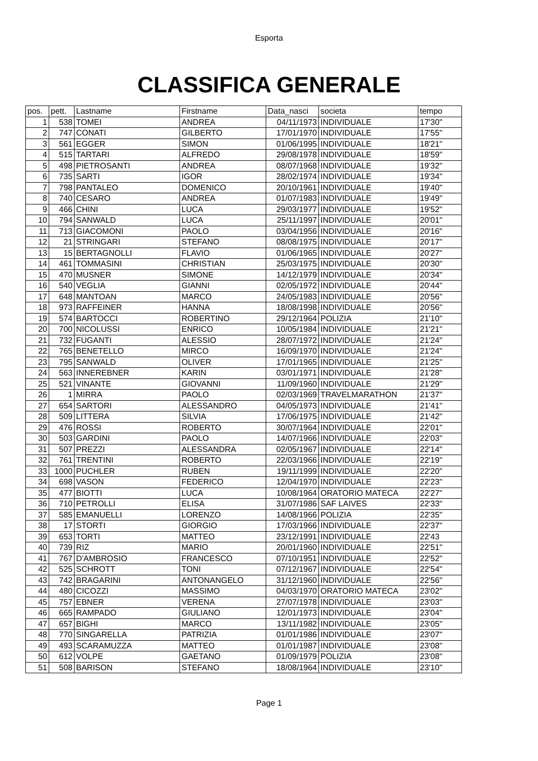Esporta
CLASSIFICA GENERALE
| pos. | pett. | Lastname | Firstname | Data_nasci | societa | tempo |
| --- | --- | --- | --- | --- | --- | --- |
| 1 | 538 | TOMEI | ANDREA | 04/11/1973 | INDIVIDUALE | 17'30" |
| 2 | 747 | CONATI | GILBERTO | 17/01/1970 | INDIVIDUALE | 17'55" |
| 3 | 561 | EGGER | SIMON | 01/06/1995 | INDIVIDUALE | 18'21" |
| 4 | 515 | TARTARI | ALFREDO | 29/08/1978 | INDIVIDUALE | 18'59" |
| 5 | 498 | PIETROSANTI | ANDREA | 08/07/1968 | INDIVIDUALE | 19'32" |
| 6 | 735 | SARTI | IGOR | 28/02/1974 | INDIVIDUALE | 19'34" |
| 7 | 798 | PANTALEO | DOMENICO | 20/10/1961 | INDIVIDUALE | 19'40" |
| 8 | 740 | CESARO | ANDREA | 01/07/1983 | INDIVIDUALE | 19'49" |
| 9 | 466 | CHINI | LUCA | 29/03/1977 | INDIVIDUALE | 19'52" |
| 10 | 794 | SANWALD | LUCA | 25/11/1997 | INDIVIDUALE | 20'01" |
| 11 | 713 | GIACOMONI | PAOLO | 03/04/1956 | INDIVIDUALE | 20'16" |
| 12 | 21 | STRINGARI | STEFANO | 08/08/1975 | INDIVIDUALE | 20'17" |
| 13 | 15 | BERTAGNOLLI | FLAVIO | 01/06/1965 | INDIVIDUALE | 20'27" |
| 14 | 461 | TOMMASINI | CHRISTIAN | 25/03/1975 | INDIVIDUALE | 20'30" |
| 15 | 470 | MUSNER | SIMONE | 14/12/1979 | INDIVIDUALE | 20'34" |
| 16 | 540 | VEGLIA | GIANNI | 02/05/1972 | INDIVIDUALE | 20'44" |
| 17 | 648 | MANTOAN | MARCO | 24/05/1983 | INDIVIDUALE | 20'56" |
| 18 | 973 | RAFFEINER | HANNA | 18/08/1998 | INDIVIDUALE | 20'56" |
| 19 | 574 | BARTOCCI | ROBERTINO | 29/12/1964 | POLIZIA | 21'10" |
| 20 | 700 | NICOLUSSI | ENRICO | 10/05/1984 | INDIVIDUALE | 21'21" |
| 21 | 732 | FUGANTI | ALESSIO | 28/07/1972 | INDIVIDUALE | 21'24" |
| 22 | 765 | BENETELLO | MIRCO | 16/09/1970 | INDIVIDUALE | 21'24" |
| 23 | 795 | SANWALD | OLIVER | 17/01/1965 | INDIVIDUALE | 21'25" |
| 24 | 563 | INNEREBNER | KARIN | 03/01/1971 | INDIVIDUALE | 21'28" |
| 25 | 521 | VINANTE | GIOVANNI | 11/09/1960 | INDIVIDUALE | 21'29" |
| 26 | 1 | MIRRA | PAOLO | 02/03/1969 | TRAVELMARATHON | 21'37" |
| 27 | 654 | SARTORI | ALESSANDRO | 04/05/1973 | INDIVIDUALE | 21'41" |
| 28 | 509 | LITTERA | SILVIA | 17/06/1975 | INDIVIDUALE | 21'42" |
| 29 | 476 | ROSSI | ROBERTO | 30/07/1964 | INDIVIDUALE | 22'01" |
| 30 | 503 | GARDINI | PAOLO | 14/07/1966 | INDIVIDUALE | 22'03" |
| 31 | 507 | PREZZI | ALESSANDRA | 02/05/1967 | INDIVIDUALE | 22'14" |
| 32 | 761 | TRENTINI | ROBERTO | 22/03/1966 | INDIVIDUALE | 22'19" |
| 33 | 1000 | PUCHLER | RUBEN | 19/11/1999 | INDIVIDUALE | 22'20" |
| 34 | 698 | VASON | FEDERICO | 12/04/1970 | INDIVIDUALE | 22'23" |
| 35 | 477 | BIOTTI | LUCA | 10/08/1964 | ORATORIO MATECA | 22'27" |
| 36 | 710 | PETROLLI | ELISA | 31/07/1986 | SAF LAIVES | 22'33" |
| 37 | 585 | EMANUELLI | LORENZO | 14/08/1966 | POLIZIA | 22'35" |
| 38 | 17 | STORTI | GIORGIO | 17/03/1966 | INDIVIDUALE | 22'37" |
| 39 | 653 | TORTI | MATTEO | 23/12/1991 | INDIVIDUALE | 22'43 |
| 40 | 739 | RIZ | MARIO | 20/01/1960 | INDIVIDUALE | 22'51" |
| 41 | 767 | D'AMBROSIO | FRANCESCO | 07/10/1951 | INDIVIDUALE | 22'52" |
| 42 | 525 | SCHROTT | TONI | 07/12/1967 | INDIVIDUALE | 22'54" |
| 43 | 742 | BRAGARINI | ANTONANGELO | 31/12/1960 | INDIVIDUALE | 22'56" |
| 44 | 480 | CICOZZI | MASSIMO | 04/03/1970 | ORATORIO MATECA | 23'02" |
| 45 | 757 | EBNER | VERENA | 27/07/1978 | INDIVIDUALE | 23'03" |
| 46 | 665 | RAMPADO | GIULIANO | 12/01/1973 | INDIVIDUALE | 23'04" |
| 47 | 657 | BIGHI | MARCO | 13/11/1982 | INDIVIDUALE | 23'05" |
| 48 | 770 | SINGARELLA | PATRIZIA | 01/01/1986 | INDIVIDUALE | 23'07" |
| 49 | 493 | SCARAMUZZA | MATTEO | 01/01/1987 | INDIVIDUALE | 23'08" |
| 50 | 612 | VOLPE | GAETANO | 01/09/1979 | POLIZIA | 23'08" |
| 51 | 508 | BARISON | STEFANO | 18/08/1964 | INDIVIDUALE | 23'10" |
Page 1